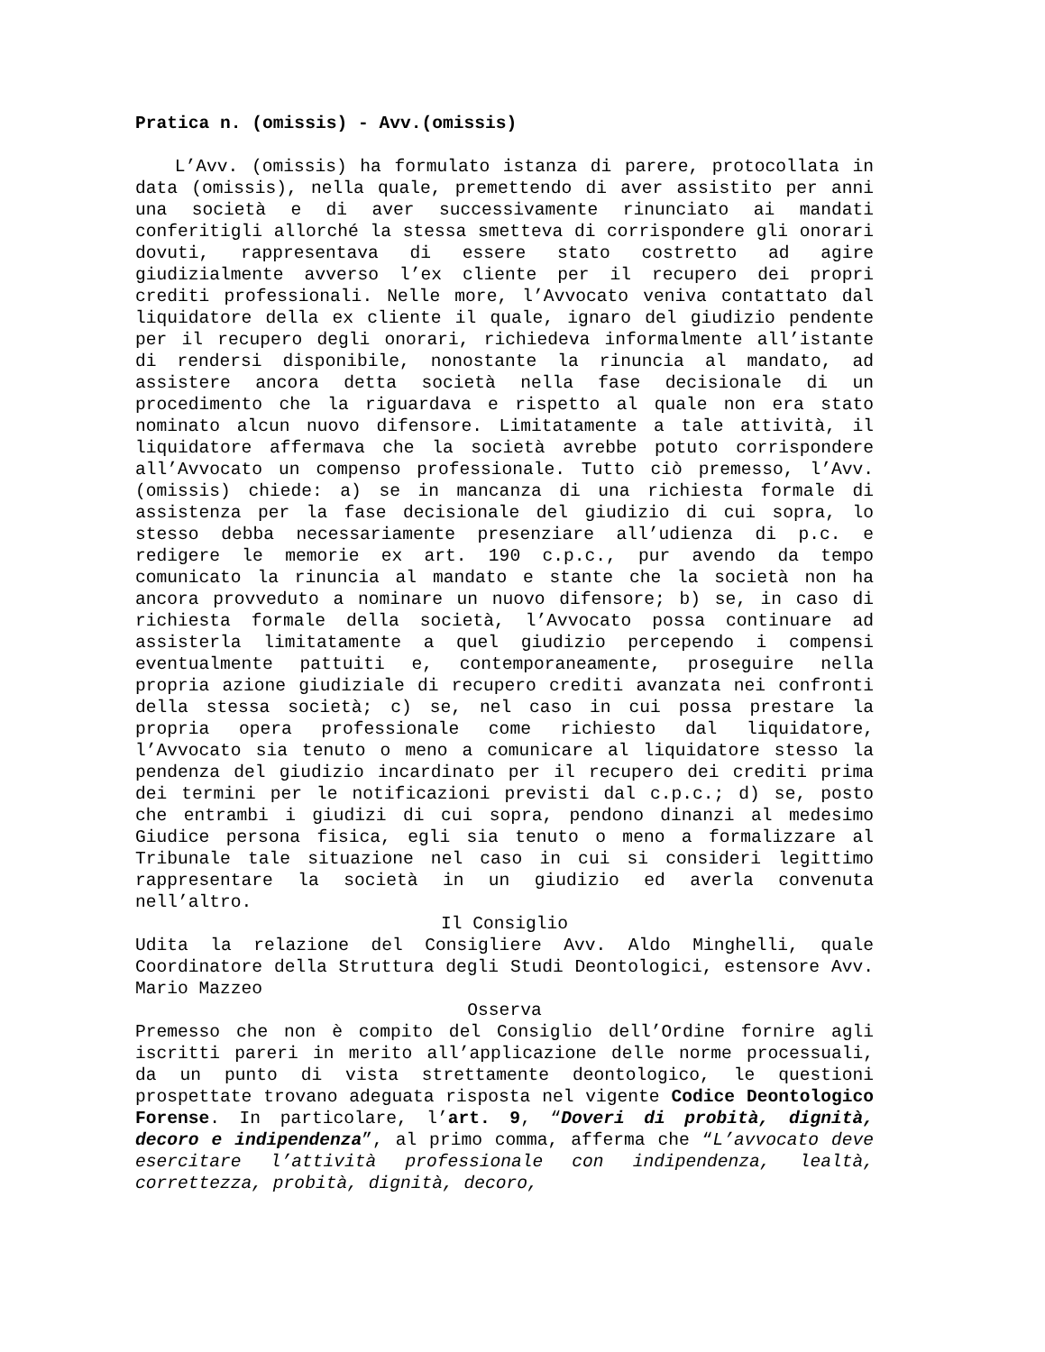Pratica n. (omissis) - Avv.(omissis)
L’Avv. (omissis) ha formulato istanza di parere, protocollata in data (omissis), nella quale, premettendo di aver assistito per anni una società e di aver successivamente rinunciato ai mandati conferitigli allorché la stessa smetteva di corrispondere gli onorari dovuti, rappresentava di essere stato costretto ad agire giudizialmente avverso l’ex cliente per il recupero dei propri crediti professionali. Nelle more, l’Avvocato veniva contattato dal liquidatore della ex cliente il quale, ignaro del giudizio pendente per il recupero degli onorari, richiedeva informalmente all’istante di rendersi disponibile, nonostante la rinuncia al mandato, ad assistere ancora detta società nella fase decisionale di un procedimento che la riguardava e rispetto al quale non era stato nominato alcun nuovo difensore. Limitatamente a tale attività, il liquidatore affermava che la società avrebbe potuto corrispondere all’Avvocato un compenso professionale. Tutto ciò premesso, l’Avv. (omissis) chiede: a) se in mancanza di una richiesta formale di assistenza per la fase decisionale del giudizio di cui sopra, lo stesso debba necessariamente presenziare all’udienza di p.c. e redigere le memorie ex art. 190 c.p.c., pur avendo da tempo comunicato la rinuncia al mandato e stante che la società non ha ancora provveduto a nominare un nuovo difensore; b) se, in caso di richiesta formale della società, l’Avvocato possa continuare ad assisterla limitatamente a quel giudizio percependo i compensi eventualmente pattuiti e, contemporaneamente, proseguire nella propria azione giudiziale di recupero crediti avanzata nei confronti della stessa società; c) se, nel caso in cui possa prestare la propria opera professionale come richiesto dal liquidatore, l’Avvocato sia tenuto o meno a comunicare al liquidatore stesso la pendenza del giudizio incardinato per il recupero dei crediti prima dei termini per le notificazioni previsti dal c.p.c.; d) se, posto che entrambi i giudizi di cui sopra, pendono dinanzi al medesimo Giudice persona fisica, egli sia tenuto o meno a formalizzare al Tribunale tale situazione nel caso in cui si consideri legittimo rappresentare la società in un giudizio ed averla convenuta nell’altro.
Il Consiglio
Udita la relazione del Consigliere Avv. Aldo Minghelli, quale Coordinatore della Struttura degli Studi Deontologici, estensore Avv. Mario Mazzeo
Osserva
Premesso che non è compito del Consiglio dell’Ordine fornire agli iscritti pareri in merito all’applicazione delle norme processuali, da un punto di vista strettamente deontologico, le questioni prospettate trovano adeguata risposta nel vigente Codice Deontologico Forense. In particolare, l’art. 9, “Doveri di probità, dignità, decoro e indipendenza”, al primo comma, afferma che “L’avvocato deve esercitare l’attività professionale con indipendenza, lealtà, correttezza, probità, dignità, decoro,